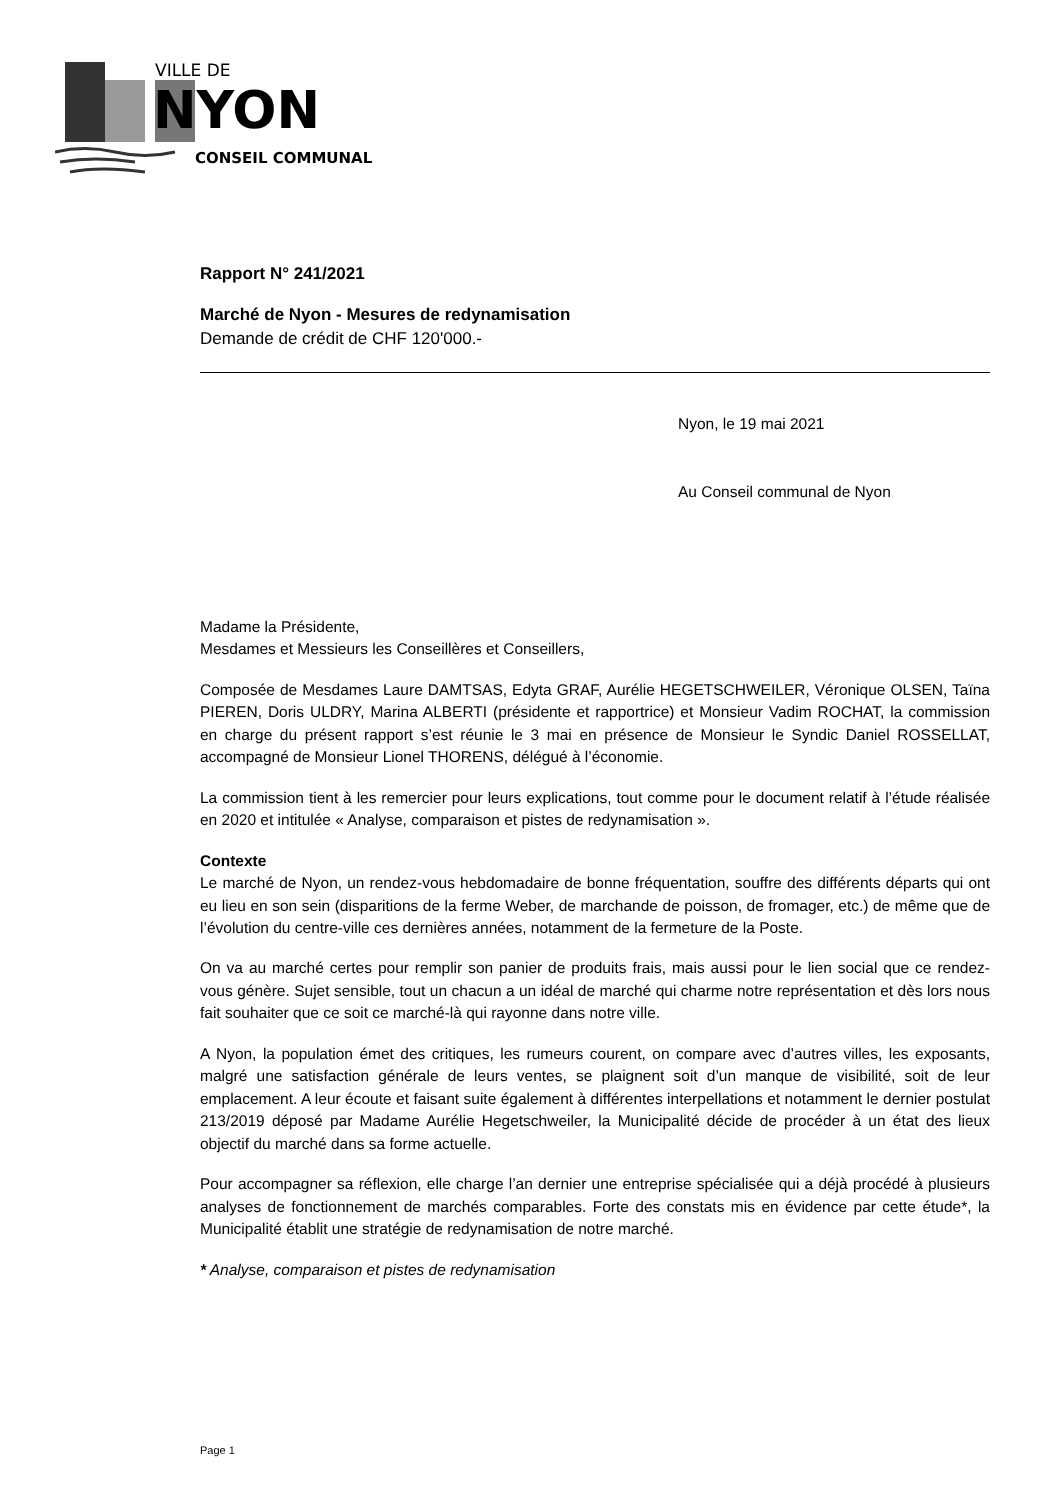VILLE DE
NYON
CONSEIL COMMUNAL
Rapport N° 241/2021
Marché de Nyon - Mesures de redynamisation
Demande de crédit de CHF 120'000.-
Nyon, le 19 mai 2021
Au Conseil communal de Nyon
Madame la Présidente,
Mesdames et Messieurs les Conseillères et Conseillers,
Composée de Mesdames Laure DAMTSAS, Edyta GRAF, Aurélie HEGETSCHWEILER, Véronique OLSEN, Taïna PIEREN, Doris ULDRY, Marina ALBERTI (présidente et rapportrice) et Monsieur Vadim ROCHAT, la commission en charge du présent rapport s’est réunie le 3 mai en présence de Monsieur le Syndic Daniel ROSSELLAT, accompagné de Monsieur Lionel THORENS, délégué à l’économie.
La commission tient à les remercier pour leurs explications, tout comme pour le document relatif à l’étude réalisée en 2020 et intitulée « Analyse, comparaison et pistes de redynamisation ».
Contexte
Le marché de Nyon, un rendez-vous hebdomadaire de bonne fréquentation, souffre des différents départs qui ont eu lieu en son sein (disparitions de la ferme Weber, de marchande de poisson, de fromager, etc.) de même que de l’évolution du centre-ville ces dernières années, notamment de la fermeture de la Poste.
On va au marché certes pour remplir son panier de produits frais, mais aussi pour le lien social que ce rendez-vous génère. Sujet sensible, tout un chacun a un idéal de marché qui charme notre représentation et dès lors nous fait souhaiter que ce soit ce marché-là qui rayonne dans notre ville.
A Nyon, la population émet des critiques, les rumeurs courent, on compare avec d’autres villes, les exposants, malgré une satisfaction générale de leurs ventes, se plaignent soit d’un manque de visibilité, soit de leur emplacement. A leur écoute et faisant suite également à différentes interpellations et notamment le dernier postulat 213/2019 déposé par Madame Aurélie Hegetschweiler, la Municipalité décide de procéder à un état des lieux objectif du marché dans sa forme actuelle.
Pour accompagner sa réflexion, elle charge l’an dernier une entreprise spécialisée qui a déjà procédé à plusieurs analyses de fonctionnement de marchés comparables. Forte des constats mis en évidence par cette étude*, la Municipalité établit une stratégie de redynamisation de notre marché.
* Analyse, comparaison et pistes de redynamisation
Page 1